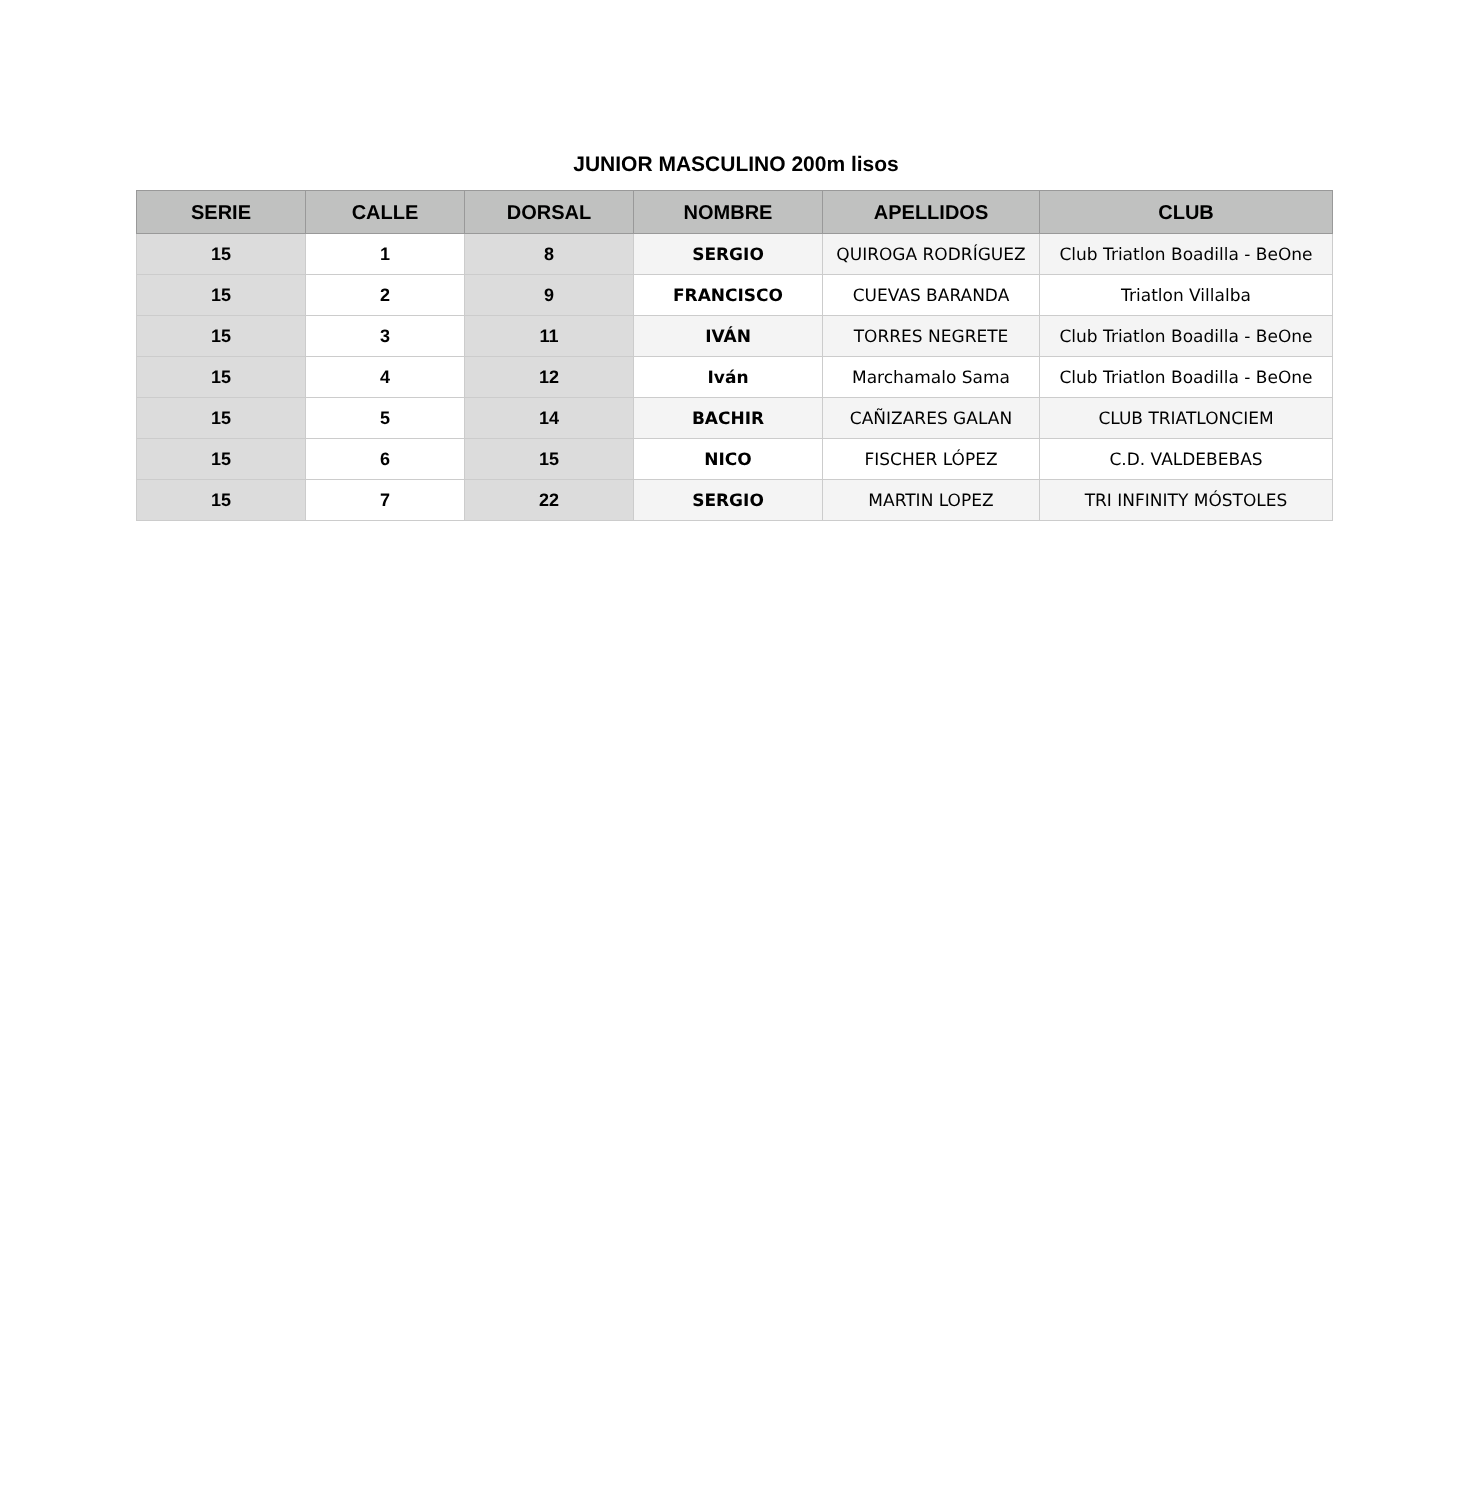JUNIOR MASCULINO 200m lisos
| SERIE | CALLE | DORSAL | NOMBRE | APELLIDOS | CLUB |
| --- | --- | --- | --- | --- | --- |
| 15 | 1 | 8 | SERGIO | QUIROGA RODRÍGUEZ | Club Triatlon Boadilla - BeOne |
| 15 | 2 | 9 | FRANCISCO | CUEVAS BARANDA | Triatlon Villalba |
| 15 | 3 | 11 | IVÁN | TORRES NEGRETE | Club Triatlon Boadilla - BeOne |
| 15 | 4 | 12 | Iván | Marchamalo Sama | Club Triatlon Boadilla - BeOne |
| 15 | 5 | 14 | BACHIR | CAÑIZARES GALAN | CLUB TRIATLONCIEM |
| 15 | 6 | 15 | NICO | FISCHER LÓPEZ | C.D. VALDEBEBAS |
| 15 | 7 | 22 | SERGIO | MARTIN LOPEZ | TRI INFINITY MÓSTOLES |